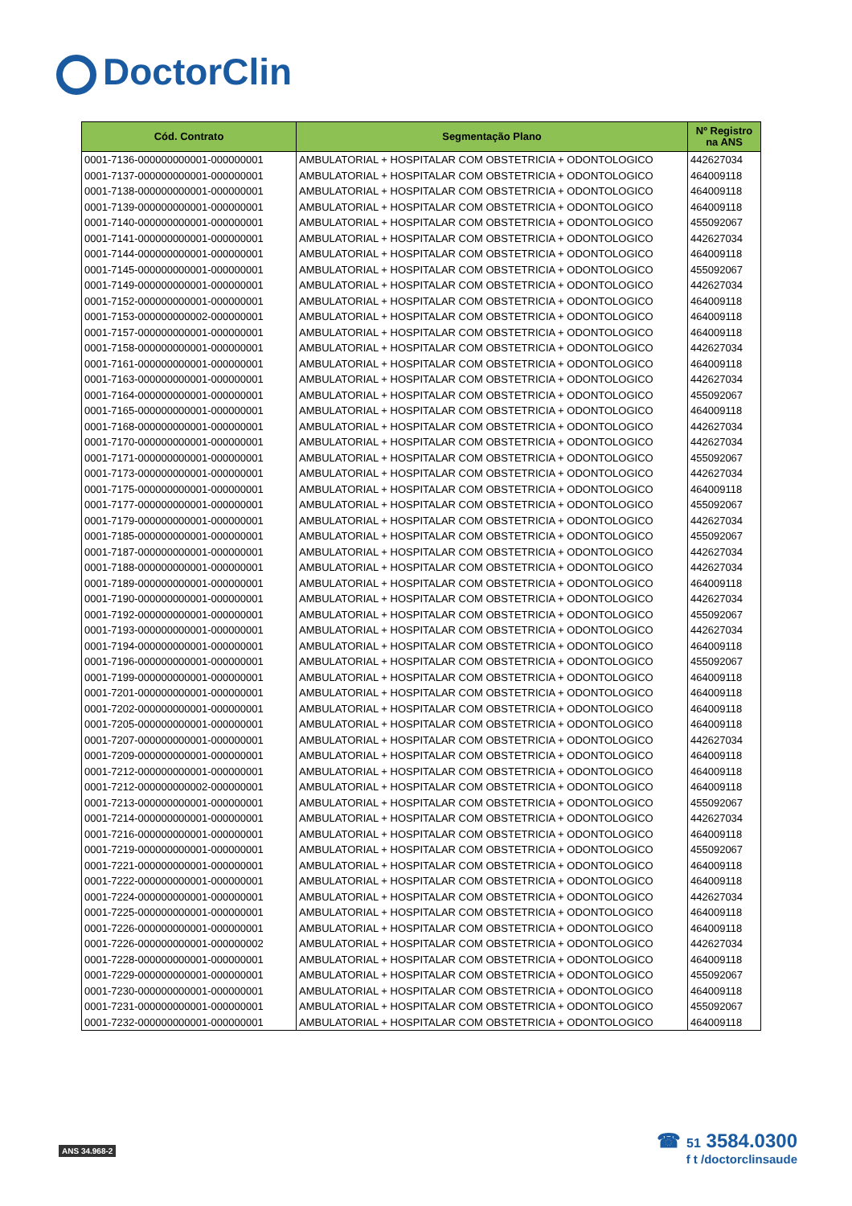DoctorClin
| Cód. Contrato | Segmentação Plano | Nº Registro na ANS |
| --- | --- | --- |
| 0001-7136-000000000001-000000001 | AMBULATORIAL + HOSPITALAR COM OBSTETRICIA + ODONTOLOGICO | 442627034 |
| 0001-7137-000000000001-000000001 | AMBULATORIAL + HOSPITALAR COM OBSTETRICIA + ODONTOLOGICO | 464009118 |
| 0001-7138-000000000001-000000001 | AMBULATORIAL + HOSPITALAR COM OBSTETRICIA + ODONTOLOGICO | 464009118 |
| 0001-7139-000000000001-000000001 | AMBULATORIAL + HOSPITALAR COM OBSTETRICIA + ODONTOLOGICO | 464009118 |
| 0001-7140-000000000001-000000001 | AMBULATORIAL + HOSPITALAR COM OBSTETRICIA + ODONTOLOGICO | 455092067 |
| 0001-7141-000000000001-000000001 | AMBULATORIAL + HOSPITALAR COM OBSTETRICIA + ODONTOLOGICO | 442627034 |
| 0001-7144-000000000001-000000001 | AMBULATORIAL + HOSPITALAR COM OBSTETRICIA + ODONTOLOGICO | 464009118 |
| 0001-7145-000000000001-000000001 | AMBULATORIAL + HOSPITALAR COM OBSTETRICIA + ODONTOLOGICO | 455092067 |
| 0001-7149-000000000001-000000001 | AMBULATORIAL + HOSPITALAR COM OBSTETRICIA + ODONTOLOGICO | 442627034 |
| 0001-7152-000000000001-000000001 | AMBULATORIAL + HOSPITALAR COM OBSTETRICIA + ODONTOLOGICO | 464009118 |
| 0001-7153-000000000002-000000001 | AMBULATORIAL + HOSPITALAR COM OBSTETRICIA + ODONTOLOGICO | 464009118 |
| 0001-7157-000000000001-000000001 | AMBULATORIAL + HOSPITALAR COM OBSTETRICIA + ODONTOLOGICO | 464009118 |
| 0001-7158-000000000001-000000001 | AMBULATORIAL + HOSPITALAR COM OBSTETRICIA + ODONTOLOGICO | 442627034 |
| 0001-7161-000000000001-000000001 | AMBULATORIAL + HOSPITALAR COM OBSTETRICIA + ODONTOLOGICO | 464009118 |
| 0001-7163-000000000001-000000001 | AMBULATORIAL + HOSPITALAR COM OBSTETRICIA + ODONTOLOGICO | 442627034 |
| 0001-7164-000000000001-000000001 | AMBULATORIAL + HOSPITALAR COM OBSTETRICIA + ODONTOLOGICO | 455092067 |
| 0001-7165-000000000001-000000001 | AMBULATORIAL + HOSPITALAR COM OBSTETRICIA + ODONTOLOGICO | 464009118 |
| 0001-7168-000000000001-000000001 | AMBULATORIAL + HOSPITALAR COM OBSTETRICIA + ODONTOLOGICO | 442627034 |
| 0001-7170-000000000001-000000001 | AMBULATORIAL + HOSPITALAR COM OBSTETRICIA + ODONTOLOGICO | 442627034 |
| 0001-7171-000000000001-000000001 | AMBULATORIAL + HOSPITALAR COM OBSTETRICIA + ODONTOLOGICO | 455092067 |
| 0001-7173-000000000001-000000001 | AMBULATORIAL + HOSPITALAR COM OBSTETRICIA + ODONTOLOGICO | 442627034 |
| 0001-7175-000000000001-000000001 | AMBULATORIAL + HOSPITALAR COM OBSTETRICIA + ODONTOLOGICO | 464009118 |
| 0001-7177-000000000001-000000001 | AMBULATORIAL + HOSPITALAR COM OBSTETRICIA + ODONTOLOGICO | 455092067 |
| 0001-7179-000000000001-000000001 | AMBULATORIAL + HOSPITALAR COM OBSTETRICIA + ODONTOLOGICO | 442627034 |
| 0001-7185-000000000001-000000001 | AMBULATORIAL + HOSPITALAR COM OBSTETRICIA + ODONTOLOGICO | 455092067 |
| 0001-7187-000000000001-000000001 | AMBULATORIAL + HOSPITALAR COM OBSTETRICIA + ODONTOLOGICO | 442627034 |
| 0001-7188-000000000001-000000001 | AMBULATORIAL + HOSPITALAR COM OBSTETRICIA + ODONTOLOGICO | 442627034 |
| 0001-7189-000000000001-000000001 | AMBULATORIAL + HOSPITALAR COM OBSTETRICIA + ODONTOLOGICO | 464009118 |
| 0001-7190-000000000001-000000001 | AMBULATORIAL + HOSPITALAR COM OBSTETRICIA + ODONTOLOGICO | 442627034 |
| 0001-7192-000000000001-000000001 | AMBULATORIAL + HOSPITALAR COM OBSTETRICIA + ODONTOLOGICO | 455092067 |
| 0001-7193-000000000001-000000001 | AMBULATORIAL + HOSPITALAR COM OBSTETRICIA + ODONTOLOGICO | 442627034 |
| 0001-7194-000000000001-000000001 | AMBULATORIAL + HOSPITALAR COM OBSTETRICIA + ODONTOLOGICO | 464009118 |
| 0001-7196-000000000001-000000001 | AMBULATORIAL + HOSPITALAR COM OBSTETRICIA + ODONTOLOGICO | 455092067 |
| 0001-7199-000000000001-000000001 | AMBULATORIAL + HOSPITALAR COM OBSTETRICIA + ODONTOLOGICO | 464009118 |
| 0001-7201-000000000001-000000001 | AMBULATORIAL + HOSPITALAR COM OBSTETRICIA + ODONTOLOGICO | 464009118 |
| 0001-7202-000000000001-000000001 | AMBULATORIAL + HOSPITALAR COM OBSTETRICIA + ODONTOLOGICO | 464009118 |
| 0001-7205-000000000001-000000001 | AMBULATORIAL + HOSPITALAR COM OBSTETRICIA + ODONTOLOGICO | 464009118 |
| 0001-7207-000000000001-000000001 | AMBULATORIAL + HOSPITALAR COM OBSTETRICIA + ODONTOLOGICO | 442627034 |
| 0001-7209-000000000001-000000001 | AMBULATORIAL + HOSPITALAR COM OBSTETRICIA + ODONTOLOGICO | 464009118 |
| 0001-7212-000000000001-000000001 | AMBULATORIAL + HOSPITALAR COM OBSTETRICIA + ODONTOLOGICO | 464009118 |
| 0001-7212-000000000002-000000001 | AMBULATORIAL + HOSPITALAR COM OBSTETRICIA + ODONTOLOGICO | 464009118 |
| 0001-7213-000000000001-000000001 | AMBULATORIAL + HOSPITALAR COM OBSTETRICIA + ODONTOLOGICO | 455092067 |
| 0001-7214-000000000001-000000001 | AMBULATORIAL + HOSPITALAR COM OBSTETRICIA + ODONTOLOGICO | 442627034 |
| 0001-7216-000000000001-000000001 | AMBULATORIAL + HOSPITALAR COM OBSTETRICIA + ODONTOLOGICO | 464009118 |
| 0001-7219-000000000001-000000001 | AMBULATORIAL + HOSPITALAR COM OBSTETRICIA + ODONTOLOGICO | 455092067 |
| 0001-7221-000000000001-000000001 | AMBULATORIAL + HOSPITALAR COM OBSTETRICIA + ODONTOLOGICO | 464009118 |
| 0001-7222-000000000001-000000001 | AMBULATORIAL + HOSPITALAR COM OBSTETRICIA + ODONTOLOGICO | 464009118 |
| 0001-7224-000000000001-000000001 | AMBULATORIAL + HOSPITALAR COM OBSTETRICIA + ODONTOLOGICO | 442627034 |
| 0001-7225-000000000001-000000001 | AMBULATORIAL + HOSPITALAR COM OBSTETRICIA + ODONTOLOGICO | 464009118 |
| 0001-7226-000000000001-000000001 | AMBULATORIAL + HOSPITALAR COM OBSTETRICIA + ODONTOLOGICO | 464009118 |
| 0001-7226-000000000001-000000002 | AMBULATORIAL + HOSPITALAR COM OBSTETRICIA + ODONTOLOGICO | 442627034 |
| 0001-7228-000000000001-000000001 | AMBULATORIAL + HOSPITALAR COM OBSTETRICIA + ODONTOLOGICO | 464009118 |
| 0001-7229-000000000001-000000001 | AMBULATORIAL + HOSPITALAR COM OBSTETRICIA + ODONTOLOGICO | 455092067 |
| 0001-7230-000000000001-000000001 | AMBULATORIAL + HOSPITALAR COM OBSTETRICIA + ODONTOLOGICO | 464009118 |
| 0001-7231-000000000001-000000001 | AMBULATORIAL + HOSPITALAR COM OBSTETRICIA + ODONTOLOGICO | 455092067 |
| 0001-7232-000000000001-000000001 | AMBULATORIAL + HOSPITALAR COM OBSTETRICIA + ODONTOLOGICO | 464009118 |
ANS 34.968-2
☎ 51 3584.0300
f t /doctorclinsaude